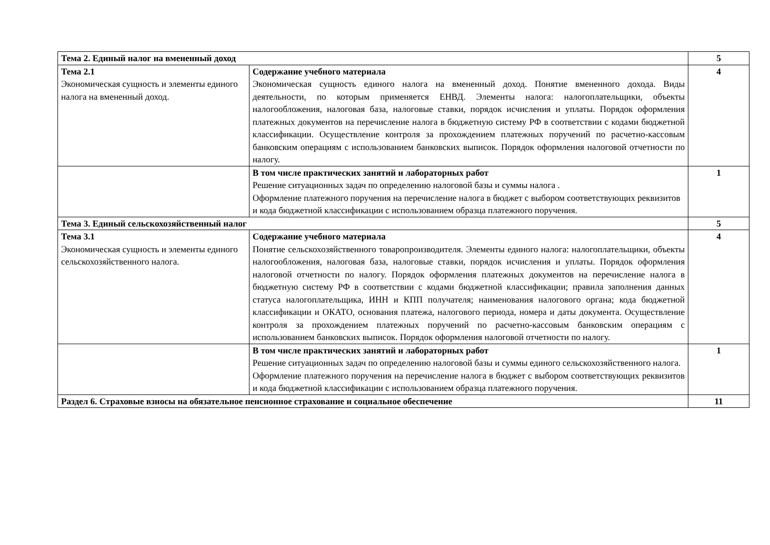| Тема 2. Единый налог на вмененный доход | | 5 |
| Тема 2.1 Экономическая сущность и элементы единого налога на вмененный доход. | Содержание учебного материала Экономическая сущность единого налога на вмененный доход. Понятие вмененного дохода. Виды деятельности, по которым применяется ЕНВД. Элементы налога: налогоплательщики, объекты налогообложения, налоговая база, налоговые ставки, порядок исчисления и уплаты. Порядок оформления платежных документов на перечисление налога в бюджетную систему РФ в соответствии с кодами бюджетной классификации. Осуществление контроля за прохождением платежных поручений по расчетно-кассовым банковским операциям с использованием банковских выписок. Порядок оформления налоговой отчетности по налогу. | 4 |
| | В том числе практических занятий и лабораторных работ Решение ситуационных задач по определению налоговой базы и суммы налога . Оформление платежного поручения на перечисление налога в бюджет с выбором соответствующих реквизитов и кода бюджетной классификации с использованием образца платежного поручения. | 1 |
| Тема 3. Единый сельскохозяйственный налог | | 5 |
| Тема 3.1 Экономическая сущность и элементы единого сельскохозяйственного налога. | Содержание учебного материала Понятие сельскохозяйственного товаропроизводителя. Элементы единого налога: налогоплательщики, объекты налогообложения, налоговая база, налоговые ставки, порядок исчисления и уплаты. Порядок оформления налоговой отчетности по налогу. Порядок оформления платежных документов на перечисление налога в бюджетную систему РФ в соответствии с кодами бюджетной классификации; правила заполнения данных статуса налогоплательщика, ИНН и КПП получателя; наименования налогового органа; кода бюджетной классификации и ОКАТО, основания платежа, налогового периода, номера и даты документа. Осуществление контроля за прохождением платежных поручений по расчетно-кассовым банковским операциям с использованием банковских выписок. Порядок оформления налоговой отчетности по налогу. | 4 |
| | В том числе практических занятий и лабораторных работ Решение ситуационных задач по определению налоговой базы и суммы единого сельскохозяйственного налога. Оформление платежного поручения на перечисление налога в бюджет с выбором соответствующих реквизитов и кода бюджетной классификации с использованием образца платежного поручения. | 1 |
| Раздел 6. Страховые взносы на обязательное пенсионное страхование и социальное обеспечение | | 11 |